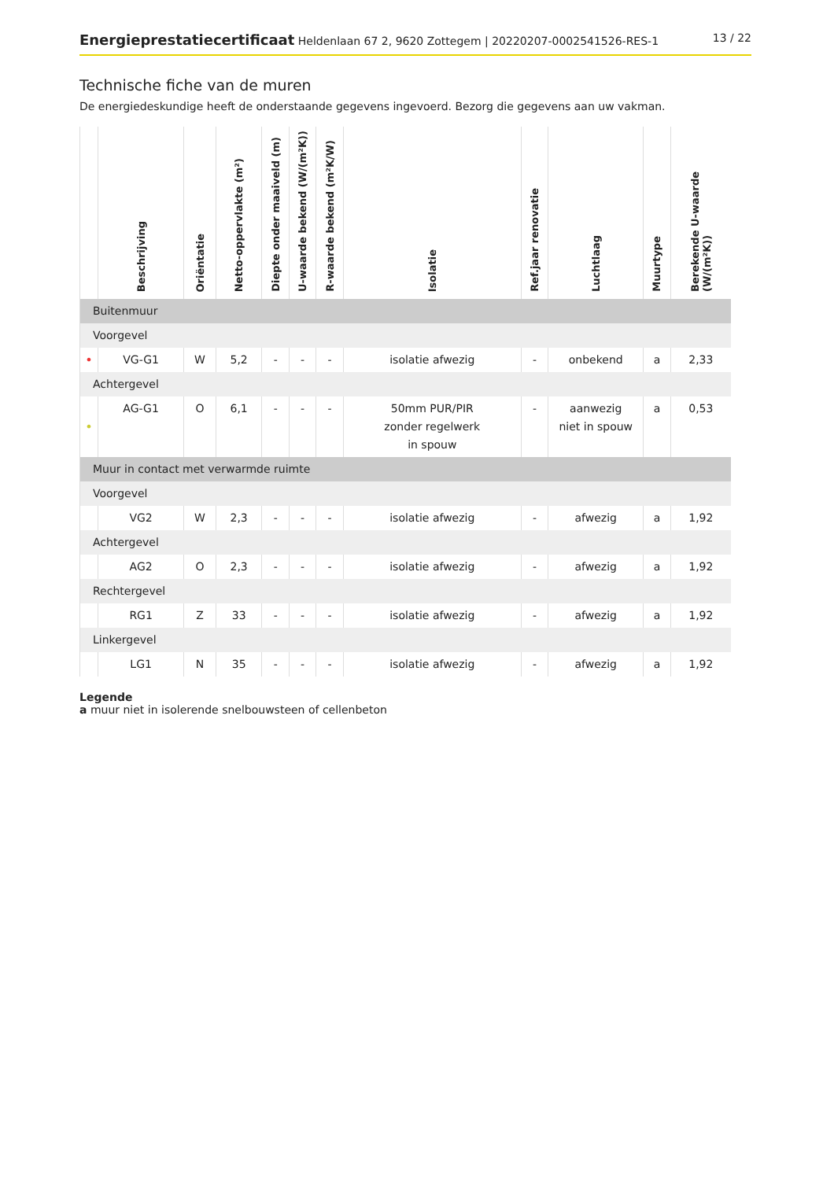Energieprestatiecertificaat Heldenlaan 67 2, 9620 Zottegem | 20220207-0002541526-RES-1
13 / 22
Technische fiche van de muren
De energiedeskundige heeft de onderstaande gegevens ingevoerd. Bezorg die gegevens aan uw vakman.
| | Beschrijving | Oriëntatie | Netto-oppervlakte (m²) | Diepte onder maaiveld (m) | U-waarde bekend (W/(m²K)) | R-waarde bekend (m²K/W) | Isolatie | Ref.jaar renovatie | Luchtlaag | Muurtype | Berekende U-waarde (W/(m²K)) |
| --- | --- | --- | --- | --- | --- | --- | --- | --- | --- | --- | --- |
| Buitenmuur | | | | | | | | | | | |
| Voorgevel | | | | | | | | | | | |
| • | VG-G1 | W | 5,2 | - | - | - | isolatie afwezig | - | onbekend | a | 2,33 |
| Achtergevel | | | | | | | | | | | |
| • | AG-G1 | O | 6,1 | - | - | - | 50mm PUR/PIR zonder regelwerk in spouw | - | aanwezig niet in spouw | a | 0,53 |
| Muur in contact met verwarmde ruimte | | | | | | | | | | | |
| Voorgevel | | | | | | | | | | | |
| | VG2 | W | 2,3 | - | - | - | isolatie afwezig | - | afwezig | a | 1,92 |
| Achtergevel | | | | | | | | | | | |
| | AG2 | O | 2,3 | - | - | - | isolatie afwezig | - | afwezig | a | 1,92 |
| Rechtergevel | | | | | | | | | | | |
| | RG1 | Z | 33 | - | - | - | isolatie afwezig | - | afwezig | a | 1,92 |
| Linkergevel | | | | | | | | | | | |
| | LG1 | N | 35 | - | - | - | isolatie afwezig | - | afwezig | a | 1,92 |
Legende
a muur niet in isolerende snelbouwsteen of cellenbeton